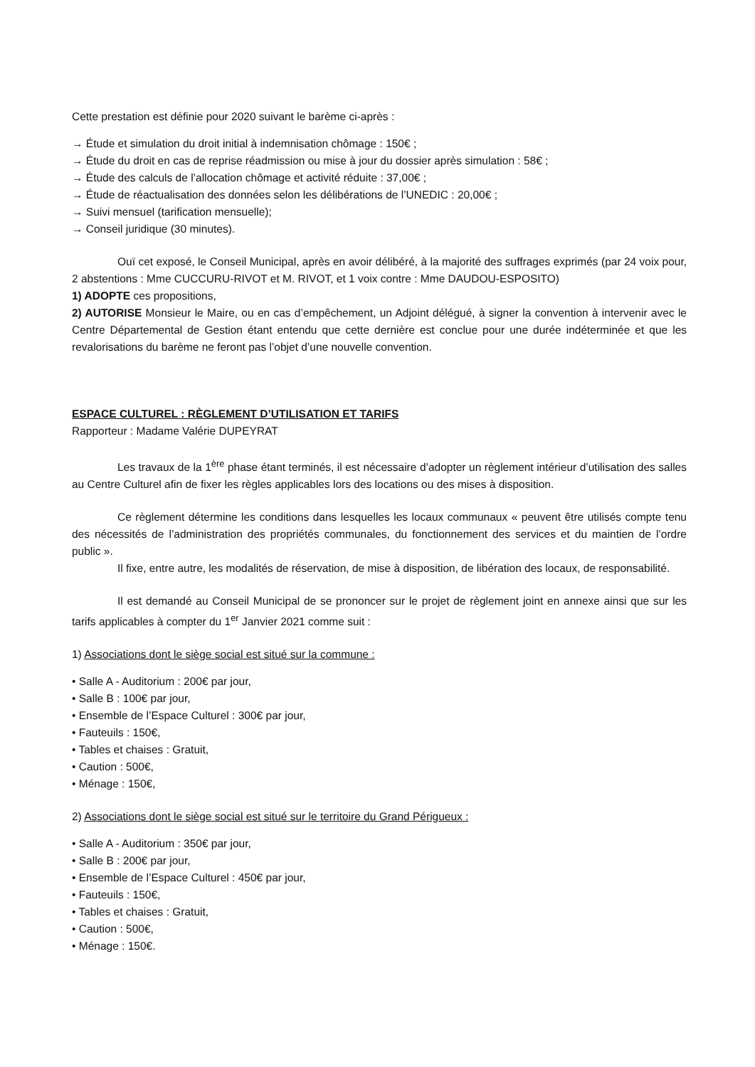Cette prestation est définie pour 2020 suivant le barème ci-après :
→ Étude et simulation du droit initial à indemnisation chômage : 150€ ;
→ Étude du droit en cas de reprise réadmission ou mise à jour du dossier après simulation : 58€ ;
→ Étude des calculs de l’allocation chômage et activité réduite : 37,00€ ;
→ Étude de réactualisation des données selon les délibérations de l’UNEDIC : 20,00€ ;
→ Suivi mensuel (tarification mensuelle);
→ Conseil juridique (30 minutes).
Ouï cet exposé, le Conseil Municipal, après en avoir délibéré, à la majorité des suffrages exprimés (par 24 voix pour, 2 abstentions : Mme CUCCURU-RIVOT et M. RIVOT, et 1 voix contre : Mme DAUDOU-ESPOSITO)
1) ADOPTE ces propositions,
2) AUTORISE Monsieur le Maire, ou en cas d’empêchement, un Adjoint délégué, à signer la convention à intervenir avec le Centre Départemental de Gestion étant entendu que cette dernière est conclue pour une durée indéterminée et que les revalorisations du barème ne feront pas l’objet d’une nouvelle convention.
ESPACE CULTUREL : RÈGLEMENT D’UTILISATION ET TARIFS
Rapporteur : Madame Valérie DUPEYRAT
Les travaux de la 1<sup>ère</sup> phase étant terminés, il est nécessaire d’adopter un règlement intérieur d’utilisation des salles au Centre Culturel afin de fixer les règles applicables lors des locations ou des mises à disposition.
Ce règlement détermine les conditions dans lesquelles les locaux communaux « peuvent être utilisés compte tenu des nécessités de l’administration des propriétés communales, du fonctionnement des services et du maintien de l’ordre public ».
Il fixe, entre autre, les modalités de réservation, de mise à disposition, de libération des locaux, de responsabilité.
Il est demandé au Conseil Municipal de se prononcer sur le projet de règlement joint en annexe ainsi que sur les tarifs applicables à compter du 1<sup>er</sup> Janvier 2021 comme suit :
1) Associations dont le siège social est situé sur la commune :
• Salle A - Auditorium : 200€ par jour,
• Salle B : 100€ par jour,
• Ensemble de l’Espace Culturel : 300€ par jour,
• Fauteuils : 150€,
• Tables et chaises : Gratuit,
• Caution : 500€,
• Ménage : 150€,
2) Associations dont le siège social est situé sur le territoire du Grand Périgueux :
• Salle A - Auditorium : 350€ par jour,
• Salle B : 200€ par jour,
• Ensemble de l’Espace Culturel : 450€ par jour,
• Fauteuils : 150€,
• Tables et chaises : Gratuit,
• Caution : 500€,
• Ménage : 150€.